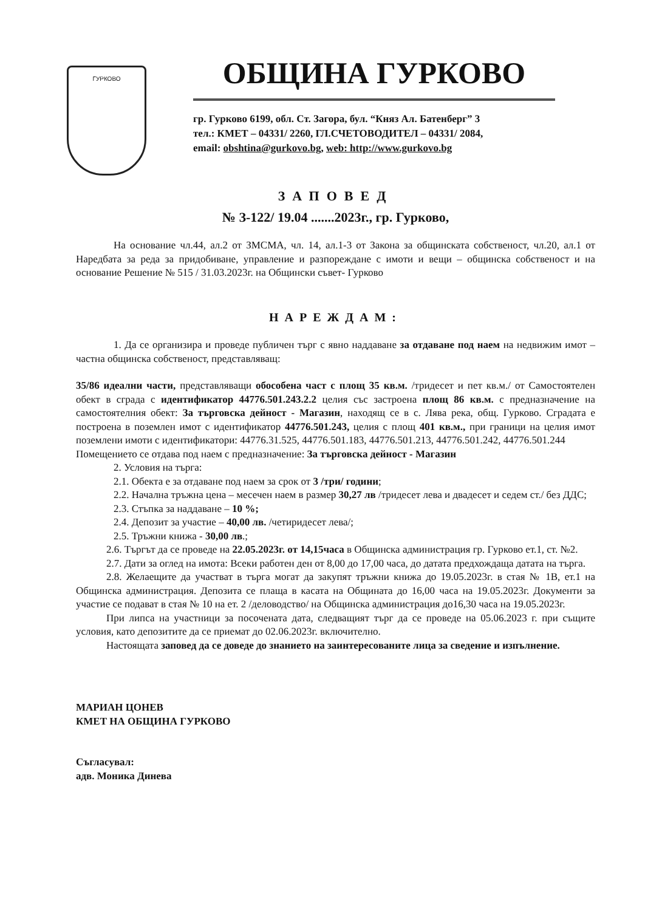ГУРКОВО
ОБЩИНА ГУРКОВО
гр. Гурково 6199, обл. Ст. Загора, бул. “Княз Ал. Батенберг” 3
тел.: КМЕТ – 04331/ 2260, ГЛ.СЧЕТОВОДИТЕЛ – 04331/ 2084,
email: obshtina@gurkovo.bg, web: http://www.gurkovo.bg
ЗАПОВЕД
№ З-122/ 19.04 .......2023г., гр. Гурково,
На основание чл.44, ал.2 от ЗМСМА, чл. 14, ал.1-3 от Закона за общинската собственост, чл.20, ал.1 от Наредбата за реда за придобиване, управление и разпореждане с имоти и вещи – общинска собственост и на основание Решение № 515 / 31.03.2023г. на Общински съвет- Гурково
НАРЕЖДАМ:
1. Да се организира и проведе публичен търг с явно наддаване за отдаване под наем на недвижим имот – частна общинска собственост, представляващ:
35/86 идеални части, представляващи обособена част с площ 35 кв.м. /тридесет и пет кв.м./ от Самостоятелен обект в сграда с идентификатор 44776.501.243.2.2 целия със застроена площ 86 кв.м. с предназначение на самостоятелния обект: За търговска дейност - Магазин, находящ се в с. Лява река, общ. Гурково. Сградата е построена в поземлен имот с идентификатор 44776.501.243, целия с площ 401 кв.м., при граници на целия имот поземлени имоти с идентификатори: 44776.31.525, 44776.501.183, 44776.501.213, 44776.501.242, 44776.501.244
Помещението се отдава под наем с предназначение: За търговска дейност - Магазин
2. Условия на търга:
2.1. Обекта е за отдаване под наем за срок от 3 /три/ години;
2.2. Начална тръжна цена – месечен наем в размер 30,27 лв /тридесет лева и двадесет и седем ст./ без ДДС;
2.3. Стъпка за наддаване – 10 %;
2.4. Депозит за участие – 40,00 лв. /четиридесет лева/;
2.5. Тръжни книжа - 30,00 лв.;
2.6. Търгът да се проведе на 22.05.2023г. от 14,15часа в Общинска администрация гр. Гурково ет.1, ст. №2.
2.7. Дати за оглед на имота: Всеки работен ден от 8,00 до 17,00 часа, до датата предхождаща датата на търга.
2.8. Желаещите да участват в търга могат да закупят тръжни книжа до 19.05.2023г. в стая № 1В, ет.1 на Общинска администрация. Депозита се плаща в касата на Общината до 16,00 часа на 19.05.2023г. Документи за участие се подават в стая № 10 на ет. 2 /деловодство/ на Общинска администрация до16,30 часа на 19.05.2023г.
При липса на участници за посочената дата, следващият търг да се проведе на 05.06.2023 г. при същите условия, като депозитите да се приемат до 02.06.2023г. включително.
Настоящата заповед да се доведе до знанието на заинтересованите лица за сведение и изпълнение.
МАРИАН ЦОНЕВ
КМЕТ НА ОБЩИНА ГУРКОВО
Съгласувал:
адв. Моника Динева